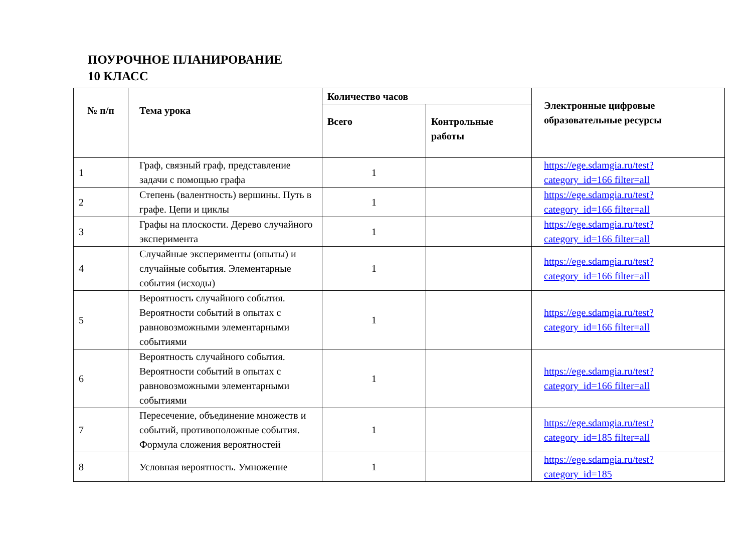ПОУРОЧНОЕ ПЛАНИРОВАНИЕ
10 КЛАСС
| № п/п | Тема урока | Количество часов | | Электронные цифровые образовательные ресурсы |
| --- | --- | --- | --- | --- |
| | | Всего | Контрольные работы | |
| 1 | Граф, связный граф, представление задачи с помощью графа | 1 | | https://ege.sdamgia.ru/test?category_id=166 filter=all |
| 2 | Степень (валентность) вершины. Путь в графе. Цепи и циклы | 1 | | https://ege.sdamgia.ru/test?category_id=166 filter=all |
| 3 | Графы на плоскости. Дерево случайного эксперимента | 1 | | https://ege.sdamgia.ru/test?category_id=166 filter=all |
| 4 | Случайные эксперименты (опыты) и случайные события. Элементарные события (исходы) | 1 | | https://ege.sdamgia.ru/test?category_id=166 filter=all |
| 5 | Вероятность случайного события. Вероятности событий в опытах с равновозможными элементарными событиями | 1 | | https://ege.sdamgia.ru/test?category_id=166 filter=all |
| 6 | Вероятность случайного события. Вероятности событий в опытах с равновозможными элементарными событиями | 1 | | https://ege.sdamgia.ru/test?category_id=166 filter=all |
| 7 | Пересечение, объединение множеств и событий, противоположные события. Формула сложения вероятностей | 1 | | https://ege.sdamgia.ru/test?category_id=185 filter=all |
| 8 | Условная вероятность. Умножение | 1 | | https://ege.sdamgia.ru/test?category_id=185 |